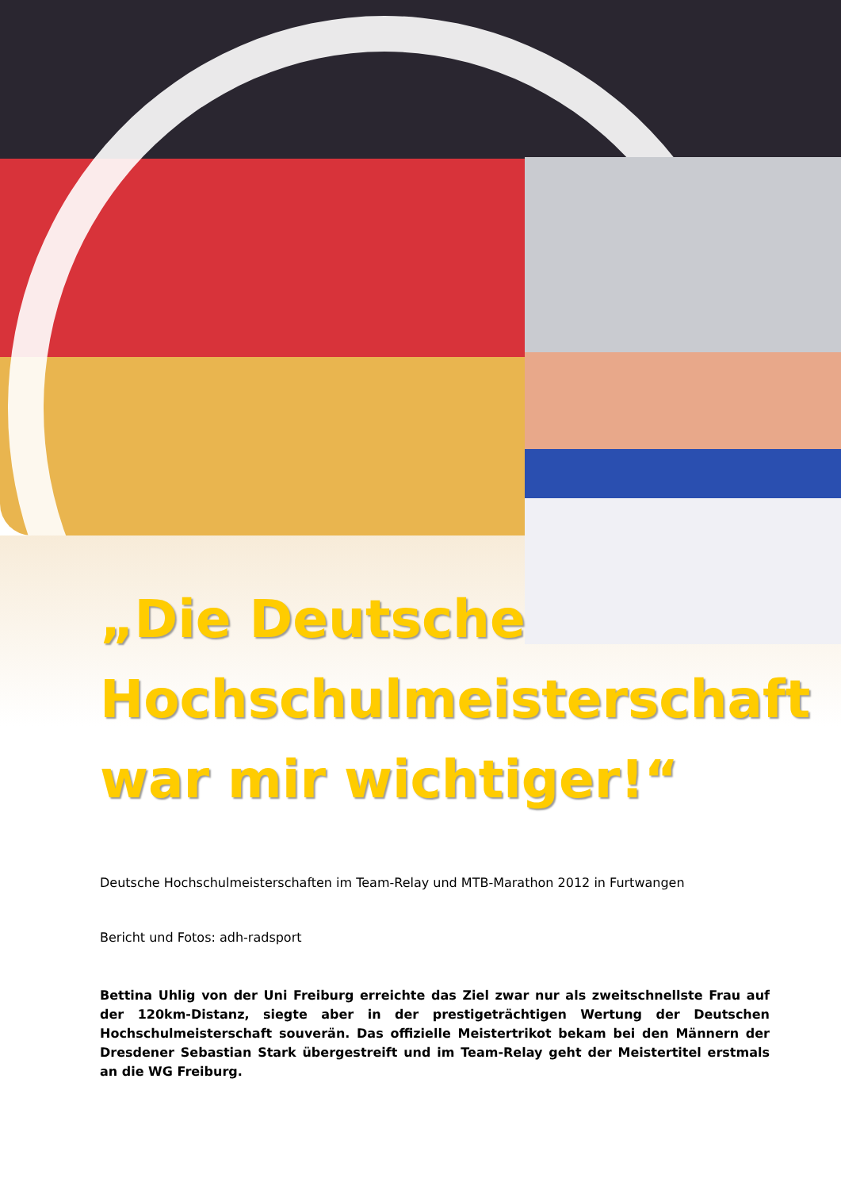„Die Deutsche
Hochschulmeisterschaft
war mir wichtiger!“
Deutsche Hochschulmeisterschaften im Team-Relay und MTB-Marathon 2012 in Furtwangen
Bericht und Fotos: adh-radsport
Bettina Uhlig von der Uni Freiburg erreichte das Ziel zwar nur als zweitschnellste Frau auf der 120km-Distanz, siegte aber in der prestigeträchtigen Wertung der Deutschen Hochschulmeisterschaft souverän. Das offizielle Meistertrikot bekam bei den Männern der Dresdener Sebastian Stark übergestreift und im Team-Relay geht der Meistertitel erstmals an die WG Freiburg.